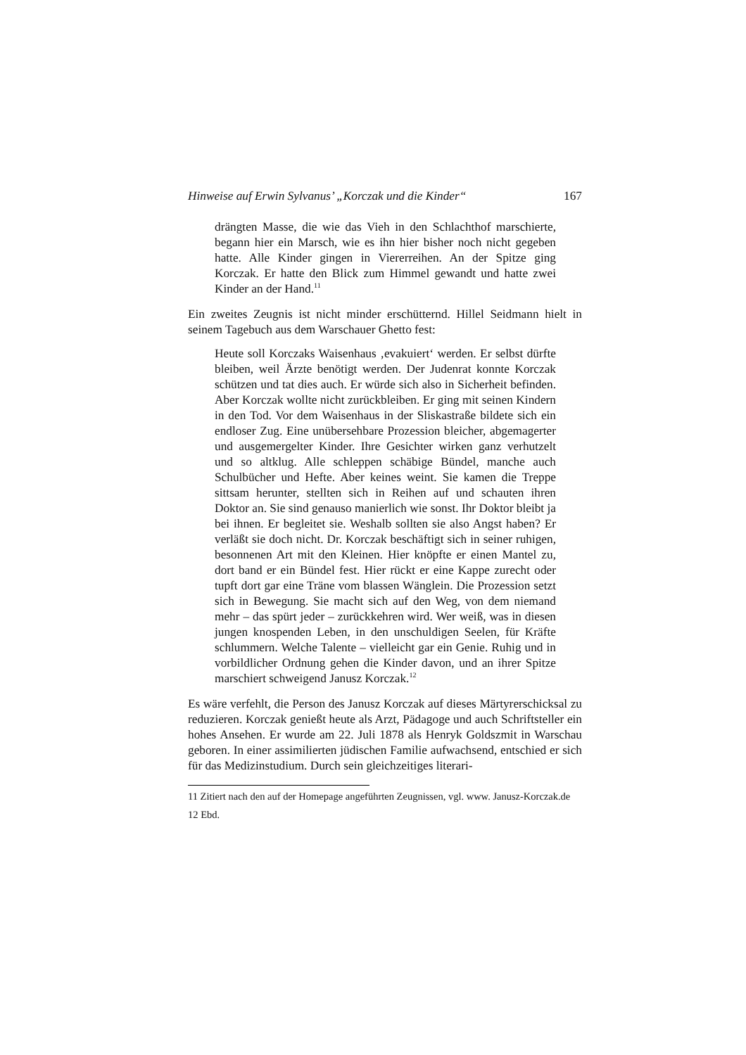Hinweise auf Erwin Sylvanus’ „Korczak und die Kinder“167
drängten Masse, die wie das Vieh in den Schlachthof marschierte, begann hier ein Marsch, wie es ihn hier bisher noch nicht gegeben hatte. Alle Kinder gingen in Viererreihen. An der Spitze ging Korczak. Er hatte den Blick zum Himmel gewandt und hatte zwei Kinder an der Hand.<sup>11</sup>
Ein zweites Zeugnis ist nicht minder erschütternd. Hillel Seidmann hielt in seinem Tagebuch aus dem Warschauer Ghetto fest:
Heute soll Korczaks Waisenhaus ‚evakuiert‘ werden. Er selbst dürfte bleiben, weil Ärzte benötigt werden. Der Judenrat konnte Korczak schützen und tat dies auch. Er würde sich also in Sicherheit befinden. Aber Korczak wollte nicht zurückbleiben. Er ging mit seinen Kindern in den Tod. Vor dem Waisenhaus in der Sliskastraße bildete sich ein endloser Zug. Eine unübersehbare Prozession bleicher, abgemagerter und ausgemergelter Kinder. Ihre Gesichter wirken ganz verhutzelt und so altklug. Alle schleppen schäbige Bündel, manche auch Schulbücher und Hefte. Aber keines weint. Sie kamen die Treppe sittsam herunter, stellten sich in Reihen auf und schauten ihren Doktor an. Sie sind genauso manierlich wie sonst. Ihr Doktor bleibt ja bei ihnen. Er begleitet sie. Weshalb sollten sie also Angst haben? Er verläßt sie doch nicht. Dr. Korczak beschäftigt sich in seiner ruhigen, besonnenen Art mit den Kleinen. Hier knöpfte er einen Mantel zu, dort band er ein Bündel fest. Hier rückt er eine Kappe zurecht oder tupft dort gar eine Träne vom blassen Wänglein. Die Prozession setzt sich in Bewegung. Sie macht sich auf den Weg, von dem niemand mehr – das spürt jeder – zurückkehren wird. Wer weiß, was in diesen jungen knospenden Leben, in den unschuldigen Seelen, für Kräfte schlummern. Welche Talente – vielleicht gar ein Genie. Ruhig und in vorbildlicher Ordnung gehen die Kinder davon, und an ihrer Spitze marschiert schweigend Janusz Korczak.<sup>12</sup>
Es wäre verfehlt, die Person des Janusz Korczak auf dieses Märtyrerschicksal zu reduzieren. Korczak genießt heute als Arzt, Pädagoge und auch Schriftsteller ein hohes Ansehen. Er wurde am 22. Juli 1878 als Henryk Goldszmit in Warschau geboren. In einer assimilierten jüdischen Familie aufwachsend, entschied er sich für das Medizinstudium. Durch sein gleichzeitiges literari-
11 Zitiert nach den auf der Homepage angeführten Zeugnissen, vgl. www. Janusz-Korczak.de
12 Ebd.